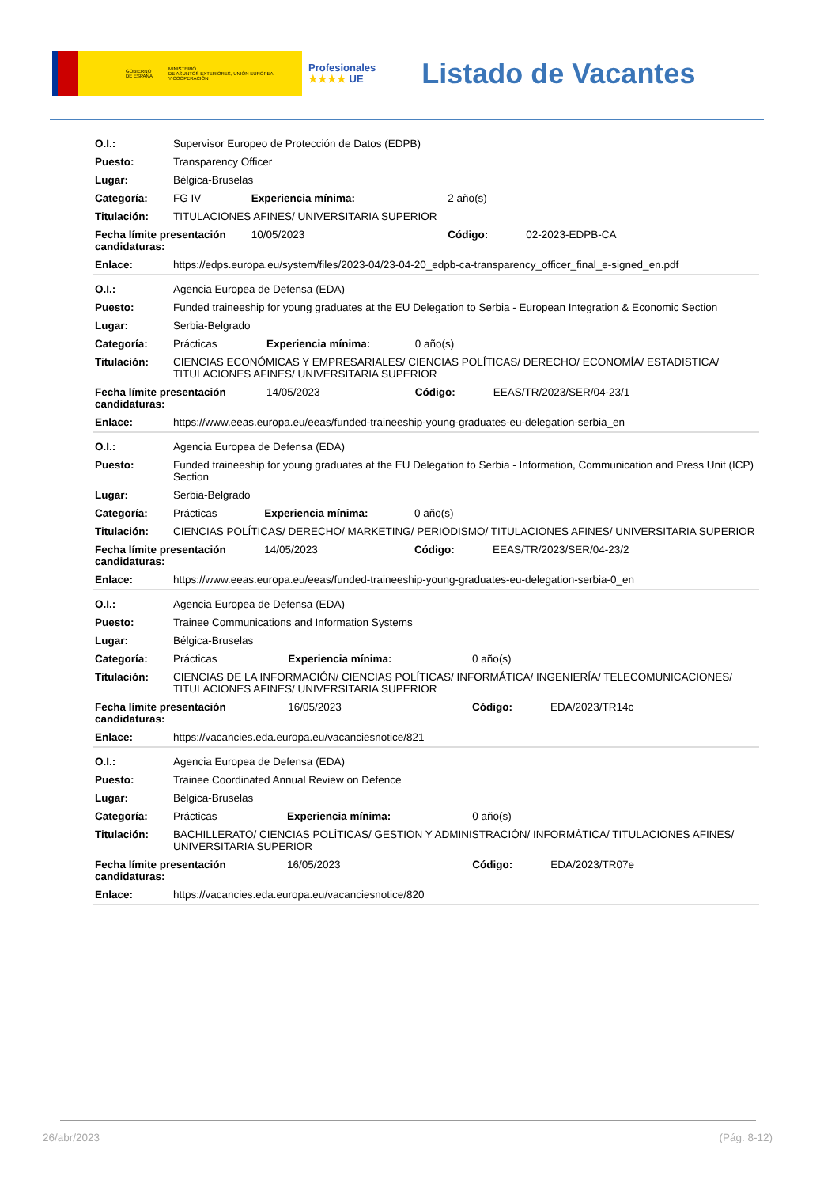GOBIERNO
DE ESPAÑA MINISTERIO
DE ASUNTOS EXTERIORES, UNIÓN EUROPEA
Y COOPERACIÓN
Profesionales
★★★★ UE
Listado de Vacantes
| O.I.: | Supervisor Europeo de Protección de Datos (EDPB) | | | | |
| Puesto: | Transparency Officer | | | | |
| Lugar: | Bélgica-Bruselas | | | | |
| Categoría: | FG IV | Experiencia mínima: | | 2 año(s) | |
| Titulación: | TITULACIONES AFINES/ UNIVERSITARIA SUPERIOR | | | | |
| Fecha límite presentación candidaturas: | | | 10/05/2023 | Código: | 02-2023-EDPB-CA |
| Enlace: | https://edps.europa.eu/system/files/2023-04/23-04-20_edpb-ca-transparency_officer_final_e-signed_en.pdf | | | | |
| O.I.: | Agencia Europea de Defensa (EDA) | | | | |
| Puesto: | Funded traineeship for young graduates at the EU Delegation to Serbia - European Integration & Economic Section | | | | |
| Lugar: | Serbia-Belgrado | | | | |
| Categoría: | Prácticas | Experiencia mínima: | | 0 año(s) | |
| Titulación: | CIENCIAS ECONÓMICAS Y EMPRESARIALES/ CIENCIAS POLÍTICAS/ DERECHO/ ECONOMÍA/ ESTADISTICA/ TITULACIONES AFINES/ UNIVERSITARIA SUPERIOR | | | | |
| Fecha límite presentación candidaturas: | | | 14/05/2023 | Código: | EEAS/TR/2023/SER/04-23/1 |
| Enlace: | https://www.eeas.europa.eu/eeas/funded-traineeship-young-graduates-eu-delegation-serbia_en | | | | |
| O.I.: | Agencia Europea de Defensa (EDA) | | | | |
| Puesto: | Funded traineeship for young graduates at the EU Delegation to Serbia - Information, Communication and Press Unit (ICP) Section | | | | |
| Lugar: | Serbia-Belgrado | | | | |
| Categoría: | Prácticas | Experiencia mínima: | | 0 año(s) | |
| Titulación: | CIENCIAS POLÍTICAS/ DERECHO/ MARKETING/ PERIODISMO/ TITULACIONES AFINES/ UNIVERSITARIA SUPERIOR | | | | |
| Fecha límite presentación candidaturas: | | | 14/05/2023 | Código: | EEAS/TR/2023/SER/04-23/2 |
| Enlace: | https://www.eeas.europa.eu/eeas/funded-traineeship-young-graduates-eu-delegation-serbia-0_en | | | | |
| O.I.: | Agencia Europea de Defensa (EDA) | | | | |
| Puesto: | Trainee Communications and Information Systems | | | | |
| Lugar: | Bélgica-Bruselas | | | | |
| Categoría: | Prácticas | Experiencia mínima: | | 0 año(s) | |
| Titulación: | CIENCIAS DE LA INFORMACIÓN/ CIENCIAS POLÍTICAS/ INFORMÁTICA/ INGENIERÍA/ TELECOMUNICACIONES/ TITULACIONES AFINES/ UNIVERSITARIA SUPERIOR | | | | |
| Fecha límite presentación candidaturas: | | | 16/05/2023 | Código: | EDA/2023/TR14c |
| Enlace: | https://vacancies.eda.europa.eu/vacanciesnotice/821 | | | | |
| O.I.: | Agencia Europea de Defensa (EDA) | | | | |
| Puesto: | Trainee Coordinated Annual Review on Defence | | | | |
| Lugar: | Bélgica-Bruselas | | | | |
| Categoría: | Prácticas | Experiencia mínima: | | 0 año(s) | |
| Titulación: | BACHILLERATO/ CIENCIAS POLÍTICAS/ GESTION Y ADMINISTRACIÓN/ INFORMÁTICA/ TITULACIONES AFINES/ UNIVERSITARIA SUPERIOR | | | | |
| Fecha límite presentación candidaturas: | | | 16/05/2023 | Código: | EDA/2023/TR07e |
| Enlace: | https://vacancies.eda.europa.eu/vacanciesnotice/820 | | | | |
26/abr/2023 (Pág. 8-12)